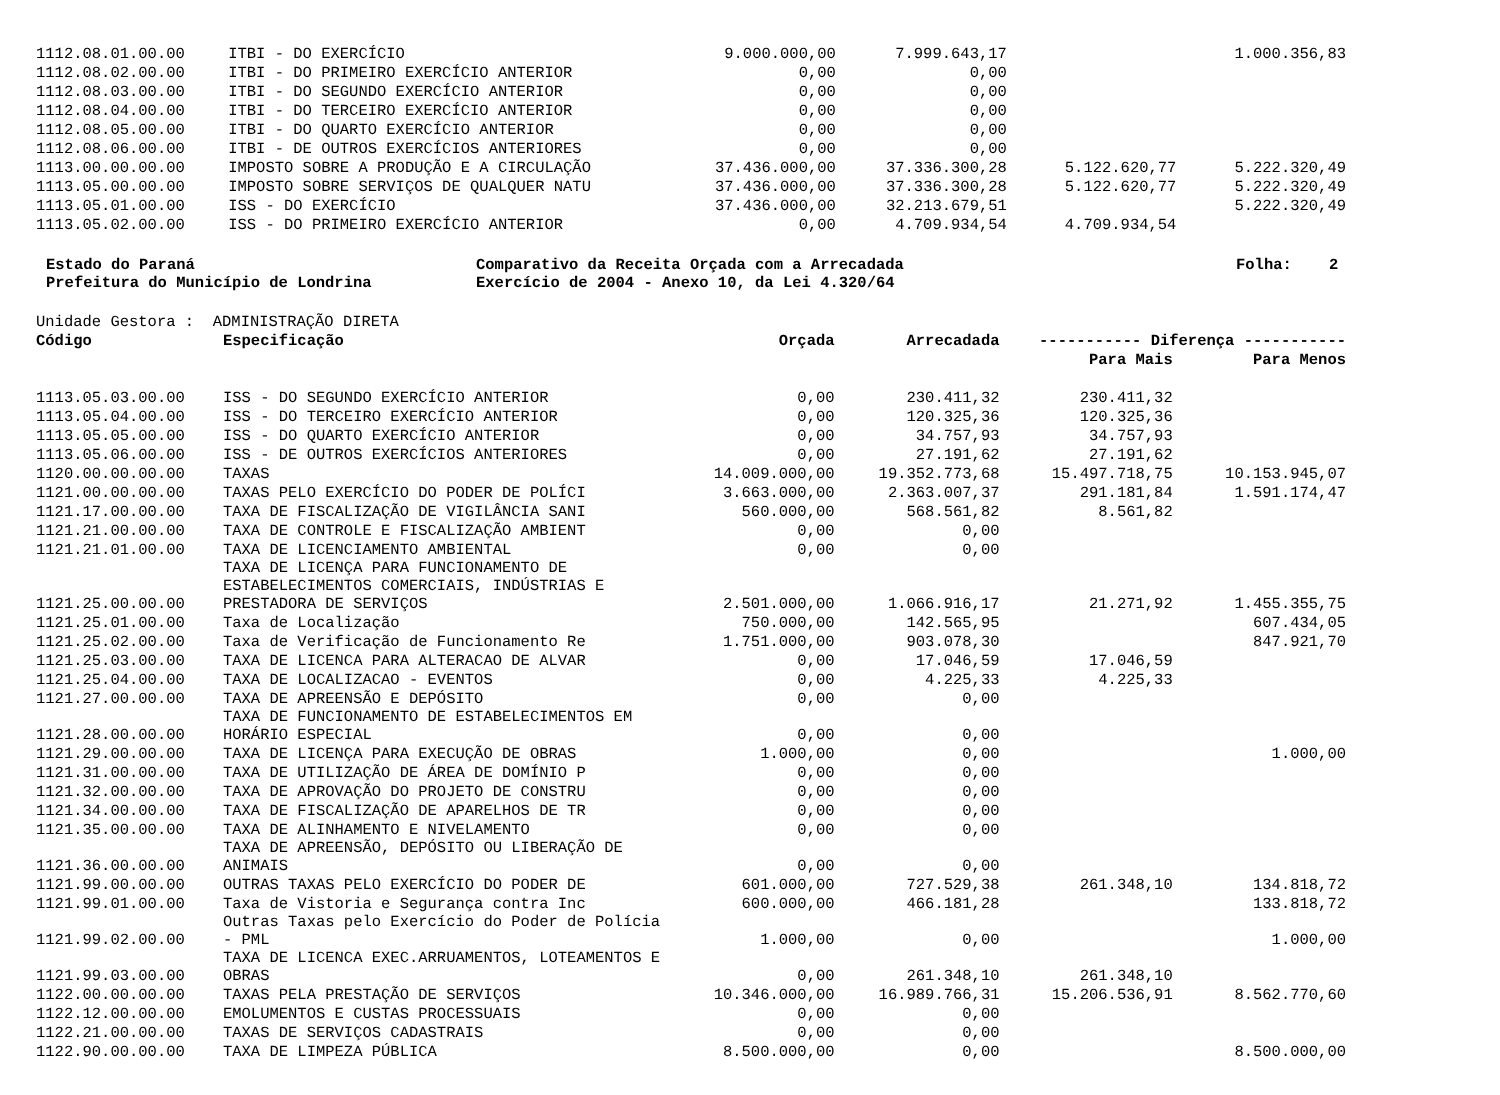| 1112.08.01.00.00 | ITBI - DO EXERCÍCIO | 9.000.000,00 | 7.999.643,17 | | 1.000.356,83 |
| 1112.08.02.00.00 | ITBI - DO PRIMEIRO EXERCÍCIO ANTERIOR | 0,00 | 0,00 | | |
| 1112.08.03.00.00 | ITBI - DO SEGUNDO EXERCÍCIO ANTERIOR | 0,00 | 0,00 | | |
| 1112.08.04.00.00 | ITBI - DO TERCEIRO EXERCÍCIO ANTERIOR | 0,00 | 0,00 | | |
| 1112.08.05.00.00 | ITBI - DO QUARTO EXERCÍCIO ANTERIOR | 0,00 | 0,00 | | |
| 1112.08.06.00.00 | ITBI - DE OUTROS EXERCÍCIOS ANTERIORES | 0,00 | 0,00 | | |
| 1113.00.00.00.00 | IMPOSTO SOBRE A PRODUÇÃO E A CIRCULAÇÃO | 37.436.000,00 | 37.336.300,28 | 5.122.620,77 | 5.222.320,49 |
| 1113.05.00.00.00 | IMPOSTO SOBRE SERVIÇOS DE QUALQUER NATU | 37.436.000,00 | 37.336.300,28 | 5.122.620,77 | 5.222.320,49 |
| 1113.05.01.00.00 | ISS - DO EXERCÍCIO | 37.436.000,00 | 32.213.679,51 | | 5.222.320,49 |
| 1113.05.02.00.00 | ISS - DO PRIMEIRO EXERCÍCIO ANTERIOR | 0,00 | 4.709.934,54 | 4.709.934,54 | |
Estado do Paraná
Prefeitura do Município de Londrina
Comparativo da Receita Orçada com a Arrecadada
Exercício de 2004 - Anexo 10, da Lei 4.320/64
Folha: 2
| Unidade Gestora : ADMINISTRAÇÃO DIRETA | | | | | |
| Código | Especificação | Orçada | Arrecadada | ----------- Diferença ----------- | |
| | | | | Para Mais | Para Menos |
| 1113.05.03.00.00 | ISS - DO SEGUNDO EXERCÍCIO ANTERIOR | 0,00 | 230.411,32 | 230.411,32 | |
| 1113.05.04.00.00 | ISS - DO TERCEIRO EXERCÍCIO ANTERIOR | 0,00 | 120.325,36 | 120.325,36 | |
| 1113.05.05.00.00 | ISS - DO QUARTO EXERCÍCIO ANTERIOR | 0,00 | 34.757,93 | 34.757,93 | |
| 1113.05.06.00.00 | ISS - DE OUTROS EXERCÍCIOS ANTERIORES | 0,00 | 27.191,62 | 27.191,62 | |
| 1120.00.00.00.00 | TAXAS | 14.009.000,00 | 19.352.773,68 | 15.497.718,75 | 10.153.945,07 |
| 1121.00.00.00.00 | TAXAS PELO EXERCÍCIO DO PODER DE POLÍCI | 3.663.000,00 | 2.363.007,37 | 291.181,84 | 1.591.174,47 |
| 1121.17.00.00.00 | TAXA DE FISCALIZAÇÃO DE VIGILÂNCIA SANI | 560.000,00 | 568.561,82 | 8.561,82 | |
| 1121.21.00.00.00 | TAXA DE CONTROLE E FISCALIZAÇÃO AMBIENT | 0,00 | 0,00 | | |
| 1121.21.01.00.00 | TAXA DE LICENCIAMENTO AMBIENTAL | 0,00 | 0,00 | | |
| 1121.25.00.00.00 | TAXA DE LICENÇA PARA FUNCIONAMENTO DE ESTABELECIMENTOS COMERCIAIS, INDÚSTRIAS E PRESTADORA DE SERVIÇOS | 2.501.000,00 | 1.066.916,17 | 21.271,92 | 1.455.355,75 |
| 1121.25.01.00.00 | Taxa de Localização | 750.000,00 | 142.565,95 | | 607.434,05 |
| 1121.25.02.00.00 | Taxa de Verificação de Funcionamento Re | 1.751.000,00 | 903.078,30 | | 847.921,70 |
| 1121.25.03.00.00 | TAXA DE LICENCA PARA ALTERACAO DE ALVAR | 0,00 | 17.046,59 | 17.046,59 | |
| 1121.25.04.00.00 | TAXA DE LOCALIZACAO - EVENTOS | 0,00 | 4.225,33 | 4.225,33 | |
| 1121.27.00.00.00 | TAXA DE APREENSÃO E DEPÓSITO | 0,00 | 0,00 | | |
| 1121.28.00.00.00 | TAXA DE FUNCIONAMENTO DE ESTABELECIMENTOS EM HORÁRIO ESPECIAL | 0,00 | 0,00 | | |
| 1121.29.00.00.00 | TAXA DE LICENÇA PARA EXECUÇÃO DE OBRAS | 1.000,00 | 0,00 | | 1.000,00 |
| 1121.31.00.00.00 | TAXA DE UTILIZAÇÃO DE ÁREA DE DOMÍNIO P | 0,00 | 0,00 | | |
| 1121.32.00.00.00 | TAXA DE APROVAÇÃO DO PROJETO DE CONSTRU | 0,00 | 0,00 | | |
| 1121.34.00.00.00 | TAXA DE FISCALIZAÇÃO DE APARELHOS DE TR | 0,00 | 0,00 | | |
| 1121.35.00.00.00 | TAXA DE ALINHAMENTO E NIVELAMENTO | 0,00 | 0,00 | | |
| 1121.36.00.00.00 | TAXA DE APREENSÃO, DEPÓSITO OU LIBERAÇÃO DE ANIMAIS | 0,00 | 0,00 | | |
| 1121.99.00.00.00 | OUTRAS TAXAS PELO EXERCÍCIO DO PODER DE | 601.000,00 | 727.529,38 | 261.348,10 | 134.818,72 |
| 1121.99.01.00.00 | Taxa de Vistoria e Segurança contra Inc | 600.000,00 | 466.181,28 | | 133.818,72 |
| 1121.99.02.00.00 | Outras Taxas pelo Exercício do Poder de Polícia - PML | 1.000,00 | 0,00 | | 1.000,00 |
| 1121.99.03.00.00 | TAXA DE LICENCA EXEC.ARRUAMENTOS, LOTEAMENTOS E OBRAS | 0,00 | 261.348,10 | 261.348,10 | |
| 1122.00.00.00.00 | TAXAS PELA PRESTAÇÃO DE SERVIÇOS | 10.346.000,00 | 16.989.766,31 | 15.206.536,91 | 8.562.770,60 |
| 1122.12.00.00.00 | EMOLUMENTOS E CUSTAS PROCESSUAIS | 0,00 | 0,00 | | |
| 1122.21.00.00.00 | TAXAS DE SERVIÇOS CADASTRAIS | 0,00 | 0,00 | | |
| 1122.90.00.00.00 | TAXA DE LIMPEZA PÚBLICA | 8.500.000,00 | 0,00 | | 8.500.000,00 |